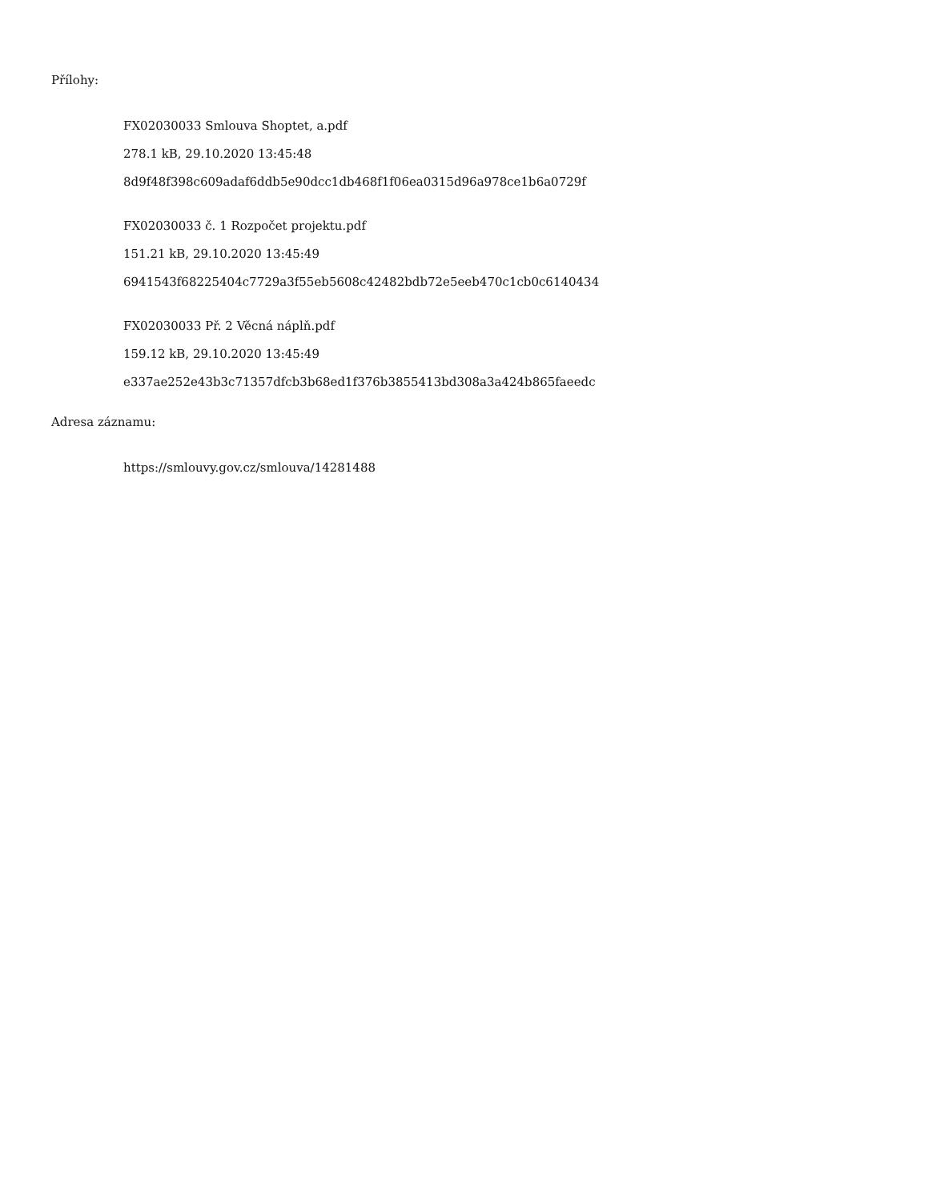Přílohy:
FX02030033 Smlouva Shoptet, a.pdf
278.1 kB, 29.10.2020 13:45:48
8d9f48f398c609adaf6ddb5e90dcc1db468f1f06ea0315d96a978ce1b6a0729f
FX02030033 č. 1 Rozpočet projektu.pdf
151.21 kB, 29.10.2020 13:45:49
6941543f68225404c7729a3f55eb5608c42482bdb72e5eeb470c1cb0c6140434
FX02030033 Př. 2 Věcná náplň.pdf
159.12 kB, 29.10.2020 13:45:49
e337ae252e43b3c71357dfcb3b68ed1f376b3855413bd308a3a424b865faeedc
Adresa záznamu:
https://smlouvy.gov.cz/smlouva/14281488